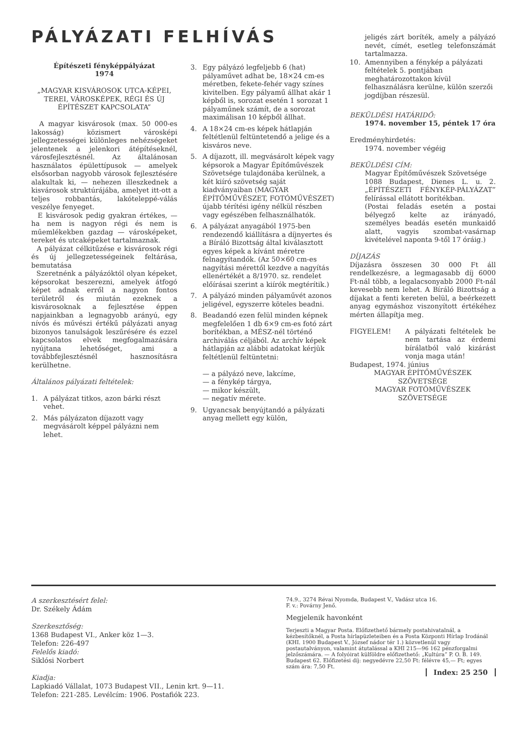PÁLYÁZATI FELHÍVÁS
Építészeti fényképpályázat
1974
„MAGYAR KISVÁROSOK UTCA-KÉPEI, TEREI, VÁROSKÉPEK, RÉGI ÉS ÚJ ÉPÍTÉSZET KAPCSOLATA”
A magyar kisvárosok (max. 50 000-es lakosság) közismert városképi jellegzetességei különleges nehézségeket jelentenek a jelenkori átépítéseknél, városfejlesztésnél. Az általánosan használatos épülettípusok — amelyek elsősorban nagyobb városok fejlesztésére alakultak ki, — nehezen illeszkednek a kisvárosok struktúrájába, amelyet itt-ott a teljes robbantás, lakóteleppé-válás veszélye fenyeget.
E kisvárosok pedig gyakran értékes, — ha nem is nagyon régi és nem is műemlékekben gazdag — városképeket, tereket és utcaképeket tartalmaznak.
A pályázat célkitűzése e kisvárosok régi és új jellegzetességeinek feltárása, bemutatása
Szeretnénk a pályázóktól olyan képeket, képsorokat beszerezni, amelyek átfogó képet adnak erről a nagyon fontos területről és miután ezeknek a kisvárosoknak a fejlesztése éppen napjainkban a legnagyobb arányú, egy nívós és művészi értékű pályázati anyag bizonyos tanulságok leszűrésére és ezzel kapcsolatos elvek megfogalmazására nyújtana lehetőséget, ami a továbbfejlesztésnél hasznosításra kerülhetne.
Általános pályázati feltételek:
1. A pályázat titkos, azon bárki részt vehet.
2. Más pályázaton díjazott vagy megvásárolt képpel pályázni nem lehet.
3. Egy pályázó legfeljebb 6 (hat) pályaművet adhat be, 18×24 cm-es méretben, fekete-fehér vagy színes kivitelben. Egy pályamű állhat akár 1 képből is, sorozat esetén 1 sorozat 1 pályaműnek számít, de a sorozat maximálisan 10 képből állhat.
4. A 18×24 cm-es képek hátlapján feltétlenül feltüntetendő a jelige és a kisváros neve.
5. A díjazott, ill. megvásárolt képek vagy képsorok a Magyar Építőművészek Szövetsége tulajdonába kerülnek, a két kiíró szövetség saját kiadványaiban (MAGYAR ÉPÍTŐMŰVÉSZET, FOTÓMŰVÉSZET) újabb térítési igény nélkül részben vagy egészében felhasználhatók.
6. A pályázat anyagából 1975-ben rendezendő kiállításra a díjnyertes és a Bíráló Bizottság által kiválasztott egyes képek a kívánt méretre felnagyítandók. (Az 50×60 cm-es nagyítási mérettől kezdve a nagyítás ellenértékét a 8/1970. sz. rendelet előírásai szerint a kiírók megtérítik.)
7. A pályázó minden pályaművét azonos jeligével, egyszerre köteles beadni.
8. Beadandó ezen felül minden képnek megfelelően 1 db 6×9 cm-es fotó zárt borítékban, a MÉSZ-nél történő archiválás céljából. Az archív képek hátlapján az alábbi adatokat kérjük feltétlenül feltüntetni:
— a pályázó neve, lakcíme,
— a fénykép tárgya,
— mikor készült,
— negatív mérete.
9. Ugyancsak benyújtandó a pályázati anyag mellett egy külön,
jeligés zárt boríték, amely a pályázó nevét, címét, esetleg telefonszámát tartalmazza.
10. Amennyiben a fénykép a pályázati feltételek 5. pontjában meghatározottakon kívül felhasználásra kerülne, külön szerzői jogdíjban részesül.
BEKÜLDÉSI HATÁRIDŐ:
1974. november 15, péntek 17 óra
Eredményhirdetés:
1974. november végéig
BEKÜLDÉSI CÍM:
Magyar Építőművészek Szövetsége
1088 Budapest, Dienes L. u. 2. „ÉPÍTÉSZETI FÉNYKÉP-PÁLYÁZAT” felírással ellátott borítékban.
(Postai feladás esetén a postai bélyegző kelte az irányadó, személyes beadás esetén munkaidő alatt, vagyis szombat-vasárnap kivételével naponta 9-től 17 óráig.)
DÍJAZÁS
Díjazásra összesen 30 000 Ft áll rendelkezésre, a legmagasabb díj 6000 Ft-nál több, a legalacsonyabb 2000 Ft-nál kevesebb nem lehet. A Bíráló Bizottság a díjakat a fenti kereten belül, a beérkezett anyag egymáshoz viszonyított értékéhez mérten állapítja meg.
FIGYELEM! A pályázati feltételek be nem tartása az érdemi bírálatból való kizárást vonja maga után!
Budapest, 1974. június
MAGYAR ÉPÍTŐMŰVÉSZEK SZÖVETSÉGE
MAGYAR FOTÓMŰVÉSZEK SZÖVETSÉGE
A szerkesztésért felel:
Dr. Székely Ádám
Szerkesztőség:
1368 Budapest VI., Anker köz 1—3.
Telefon: 226-497
Felelős kiadó:
Siklósi Norbert
Kiadja:
Lapkiadó Vállalat, 1073 Budapest VII., Lenin krt. 9—11.
Telefon: 221-285. Levélcím: 1906. Postafiók 223.
74.9., 3274 Révai Nyomda, Budapest V., Vadász utca 16.
F. v.: Povárny Jenő.
Megjelenik havonként
Terjeszti a Magyar Posta. Előfizethető bármely postahivatalnál, a kézbesítőknél, a Posta hírlapüzleteiben és a Posta Központi Hírlap Irodánál (KHI. 1900 Budapest V., József nádor tér 1.) közvetlenül vagy postautalványon, valamint átutalással a KHI 215—96 162 pénzforgalmi jelzőszámára. — A folyóirat külföldre előfizethető: „Kultúra” P. O. B. 149. Budapest 62. Előfizetési díj: negyedévre 22,50 Ft: félévre 45,— Ft; egyes szám ára: 7,50 Ft.
Index: 25 250